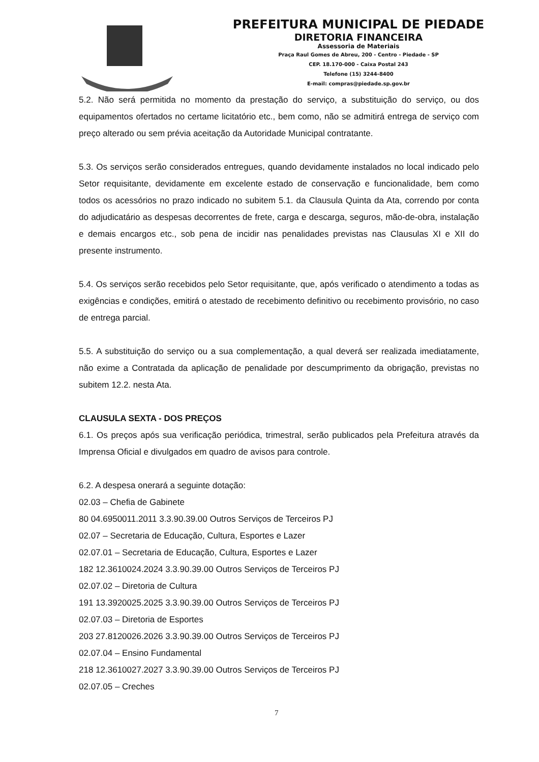PREFEITURA MUNICIPAL DE PIEDADE
DIRETORIA FINANCEIRA
Assessoria de Materiais
Praça Raul Gomes de Abreu, 200 - Centro - Piedade - SP
CEP. 18.170-000 - Caixa Postal 243
Telefone (15) 3244-8400
E-mail: compras@piedade.sp.gov.br
5.2. Não será permitida no momento da prestação do serviço, a substituição do serviço, ou dos equipamentos ofertados no certame licitatório etc., bem como, não se admitirá entrega de serviço com preço alterado ou sem prévia aceitação da Autoridade Municipal contratante.
5.3. Os serviços serão considerados entregues, quando devidamente instalados no local indicado pelo Setor requisitante, devidamente em excelente estado de conservação e funcionalidade, bem como todos os acessórios no prazo indicado no subitem 5.1. da Clausula Quinta da Ata, correndo por conta do adjudicatário as despesas decorrentes de frete, carga e descarga, seguros, mão-de-obra, instalação e demais encargos etc., sob pena de incidir nas penalidades previstas nas Clausulas XI e XII do presente instrumento.
5.4. Os serviços serão recebidos pelo Setor requisitante, que, após verificado o atendimento a todas as exigências e condições, emitirá o atestado de recebimento definitivo ou recebimento provisório, no caso de entrega parcial.
5.5. A substituição do serviço ou a sua complementação, a qual deverá ser realizada imediatamente, não exime a Contratada da aplicação de penalidade por descumprimento da obrigação, previstas no subitem 12.2. nesta Ata.
CLAUSULA SEXTA - DOS PREÇOS
6.1. Os preços após sua verificação periódica, trimestral, serão publicados pela Prefeitura através da Imprensa Oficial e divulgados em quadro de avisos para controle.
6.2. A despesa onerará a seguinte dotação:
02.03 – Chefia de Gabinete
80 04.6950011.2011 3.3.90.39.00 Outros Serviços de Terceiros PJ
02.07 – Secretaria de Educação, Cultura, Esportes e Lazer
02.07.01 – Secretaria de Educação, Cultura, Esportes e Lazer
182 12.3610024.2024 3.3.90.39.00 Outros Serviços de Terceiros PJ
02.07.02 – Diretoria de Cultura
191 13.3920025.2025 3.3.90.39.00 Outros Serviços de Terceiros PJ
02.07.03 – Diretoria de Esportes
203 27.8120026.2026 3.3.90.39.00 Outros Serviços de Terceiros PJ
02.07.04 – Ensino Fundamental
218 12.3610027.2027 3.3.90.39.00 Outros Serviços de Terceiros PJ
02.07.05 – Creches
7